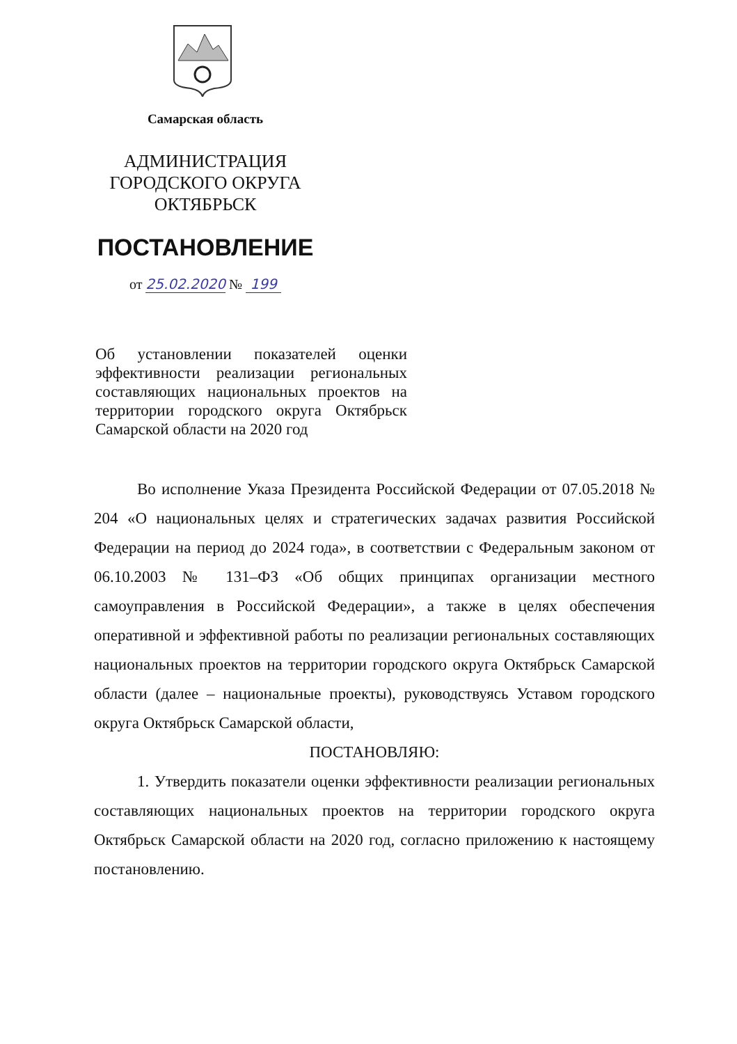Самарская область
АДМИНИСТРАЦИЯ
ГОРОДСКОГО ОКРУГА
ОКТЯБРЬСК
ПОСТАНОВЛЕНИЕ
от 25.02.2020 № 199
Об установлении показателей оценки эффективности реализации региональных составляющих национальных проектов на территории городского округа Октябрьск Самарской области на 2020 год
Во исполнение Указа Президента Российской Федерации от 07.05.2018 № 204 «О национальных целях и стратегических задачах развития Российской Федерации на период до 2024 года», в соответствии с Федеральным законом от 06.10.2003 № 131–ФЗ «Об общих принципах организации местного самоуправления в Российской Федерации», а также в целях обеспечения оперативной и эффективной работы по реализации региональных составляющих национальных проектов на территории городского округа Октябрьск Самарской области (далее – национальные проекты), руководствуясь Уставом городского округа Октябрьск Самарской области,
ПОСТАНОВЛЯЮ:
1. Утвердить показатели оценки эффективности реализации региональных составляющих национальных проектов на территории городского округа Октябрьск Самарской области на 2020 год, согласно приложению к настоящему постановлению.